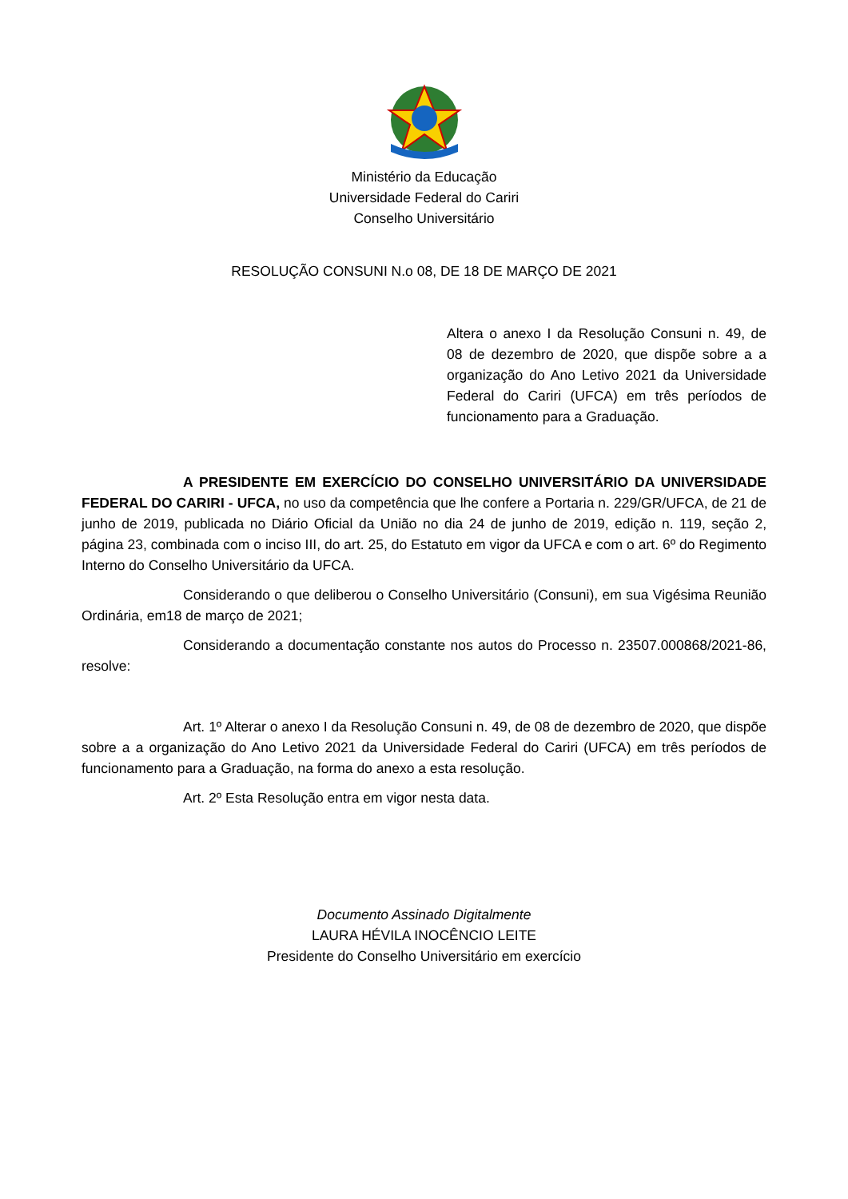Ministério da Educação
Universidade Federal do Cariri
Conselho Universitário
RESOLUÇÃO CONSUNI N.o 08, DE 18 DE MARÇO DE 2021
Altera o anexo I da Resolução Consuni n. 49, de 08 de dezembro de 2020, que dispõe sobre a a organização do Ano Letivo 2021 da Universidade Federal do Cariri (UFCA) em três períodos de funcionamento para a Graduação.
A PRESIDENTE EM EXERCÍCIO DO CONSELHO UNIVERSITÁRIO DA UNIVERSIDADE FEDERAL DO CARIRI - UFCA, no uso da competência que lhe confere a Portaria n. 229/GR/UFCA, de 21 de junho de 2019, publicada no Diário Oficial da União no dia 24 de junho de 2019, edição n. 119, seção 2, página 23, combinada com o inciso III, do art. 25, do Estatuto em vigor da UFCA e com o art. 6º do Regimento Interno do Conselho Universitário da UFCA.
Considerando o que deliberou o Conselho Universitário (Consuni), em sua Vigésima Reunião Ordinária, em18 de março de 2021;
Considerando a documentação constante nos autos do Processo n. 23507.000868/2021-86, resolve:
Art. 1º Alterar o anexo I da Resolução Consuni n. 49, de 08 de dezembro de 2020, que dispõe sobre a a organização do Ano Letivo 2021 da Universidade Federal do Cariri (UFCA) em três períodos de funcionamento para a Graduação, na forma do anexo a esta resolução.
Art. 2º Esta Resolução entra em vigor nesta data.
Documento Assinado Digitalmente
LAURA HÉVILA INOCÊNCIO LEITE
Presidente do Conselho Universitário em exercício